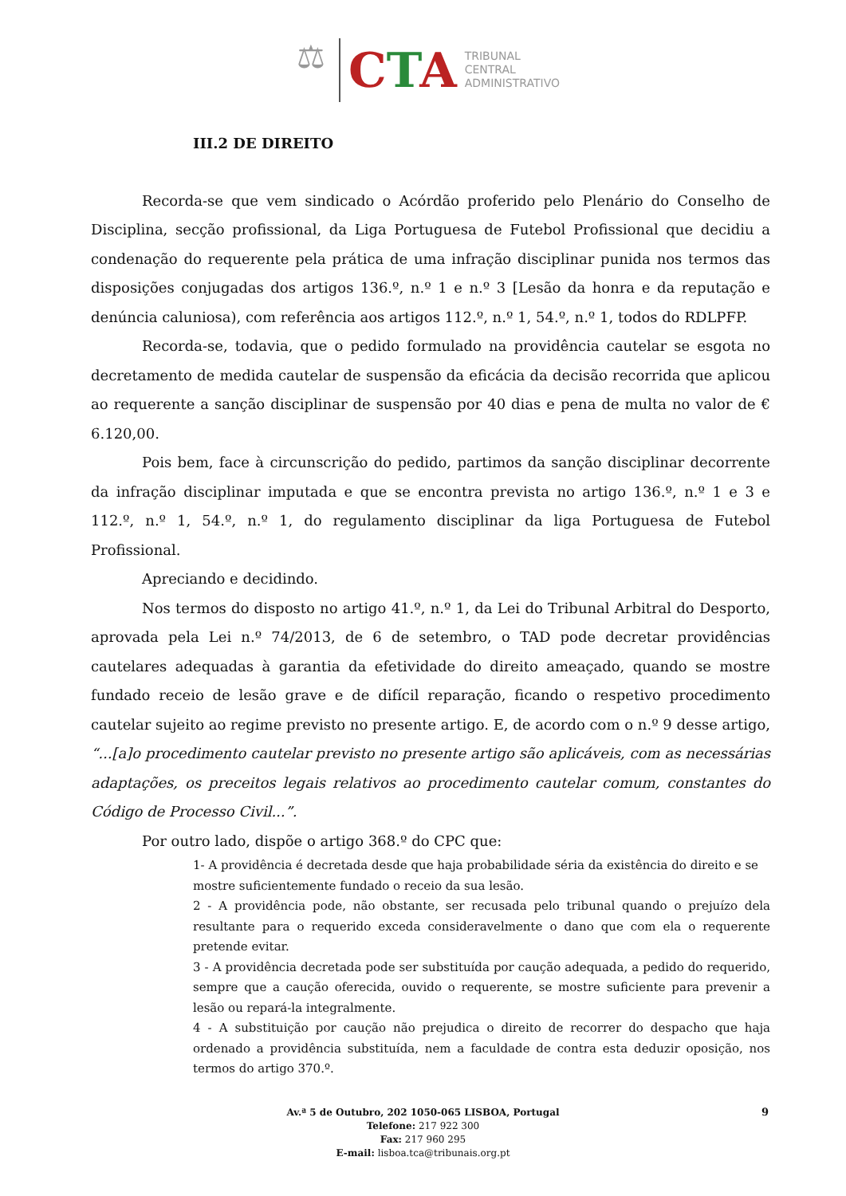⚖
CTA
TRIBUNAL
CENTRAL
ADMINISTRATIVO
III.2 DE DIREITO
Recorda-se que vem sindicado o Acórdão proferido pelo Plenário do Conselho de Disciplina, secção profissional, da Liga Portuguesa de Futebol Profissional que decidiu a condenação do requerente pela prática de uma infração disciplinar punida nos termos das disposições conjugadas dos artigos 136.º, n.º 1 e n.º 3 [Lesão da honra e da reputação e denúncia caluniosa), com referência aos artigos 112.º, n.º 1, 54.º, n.º 1, todos do RDLPFP.
Recorda-se, todavia, que o pedido formulado na providência cautelar se esgota no decretamento de medida cautelar de suspensão da eficácia da decisão recorrida que aplicou ao requerente a sanção disciplinar de suspensão por 40 dias e pena de multa no valor de € 6.120,00.
Pois bem, face à circunscrição do pedido, partimos da sanção disciplinar decorrente da infração disciplinar imputada e que se encontra prevista no artigo 136.º, n.º 1 e 3 e 112.º, n.º 1, 54.º, n.º 1, do regulamento disciplinar da liga Portuguesa de Futebol Profissional.
Apreciando e decidindo.
Nos termos do disposto no artigo 41.º, n.º 1, da Lei do Tribunal Arbitral do Desporto, aprovada pela Lei n.º 74/2013, de 6 de setembro, o TAD pode decretar providências cautelares adequadas à garantia da efetividade do direito ameaçado, quando se mostre fundado receio de lesão grave e de difícil reparação, ficando o respetivo procedimento cautelar sujeito ao regime previsto no presente artigo. E, de acordo com o n.º 9 desse artigo, “...[a]o procedimento cautelar previsto no presente artigo são aplicáveis, com as necessárias adaptações, os preceitos legais relativos ao procedimento cautelar comum, constantes do Código de Processo Civil...”.
Por outro lado, dispõe o artigo 368.º do CPC que:
1- A providência é decretada desde que haja probabilidade séria da existência do direito e se
mostre suficientemente fundado o receio da sua lesão.
2 - A providência pode, não obstante, ser recusada pelo tribunal quando o prejuízo dela resultante para o requerido exceda consideravelmente o dano que com ela o requerente pretende evitar.
3 - A providência decretada pode ser substituída por caução adequada, a pedido do requerido, sempre que a caução oferecida, ouvido o requerente, se mostre suficiente para prevenir a lesão ou repará-la integralmente.
4 - A substituição por caução não prejudica o direito de recorrer do despacho que haja ordenado a providência substituída, nem a faculdade de contra esta deduzir oposição, nos termos do artigo 370.º.
Av.ª 5 de Outubro, 202 1050-065 LISBOA, Portugal
Telefone: 217 922 300
Fax: 217 960 295
E-mail: lisboa.tca@tribunais.org.pt
9